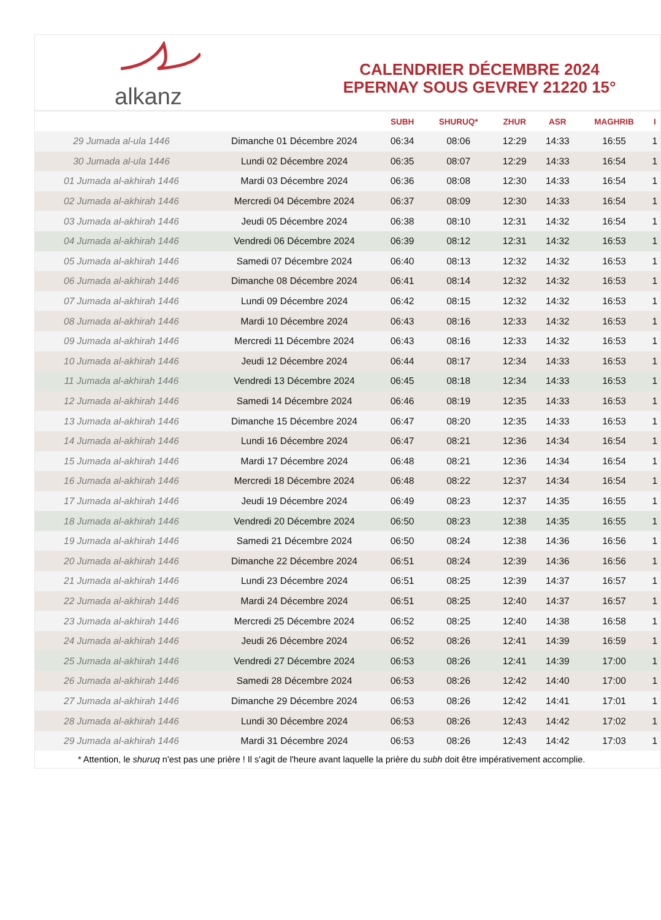alkanz
CALENDRIER DÉCEMBRE 2024
EPERNAY SOUS GEVREY 21220 15°
| | | SUBH | SHURUQ* | ZHUR | ASR | MAGHRIB | I |
| --- | --- | --- | --- | --- | --- | --- | --- |
| 29 Jumada al-ula 1446 | Dimanche 01 Décembre 2024 | 06:34 | 08:06 | 12:29 | 14:33 | 16:55 | 1 |
| 30 Jumada al-ula 1446 | Lundi 02 Décembre 2024 | 06:35 | 08:07 | 12:29 | 14:33 | 16:54 | 1 |
| 01 Jumada al-akhirah 1446 | Mardi 03 Décembre 2024 | 06:36 | 08:08 | 12:30 | 14:33 | 16:54 | 1 |
| 02 Jumada al-akhirah 1446 | Mercredi 04 Décembre 2024 | 06:37 | 08:09 | 12:30 | 14:33 | 16:54 | 1 |
| 03 Jumada al-akhirah 1446 | Jeudi 05 Décembre 2024 | 06:38 | 08:10 | 12:31 | 14:32 | 16:54 | 1 |
| 04 Jumada al-akhirah 1446 | Vendredi 06 Décembre 2024 | 06:39 | 08:12 | 12:31 | 14:32 | 16:53 | 1 |
| 05 Jumada al-akhirah 1446 | Samedi 07 Décembre 2024 | 06:40 | 08:13 | 12:32 | 14:32 | 16:53 | 1 |
| 06 Jumada al-akhirah 1446 | Dimanche 08 Décembre 2024 | 06:41 | 08:14 | 12:32 | 14:32 | 16:53 | 1 |
| 07 Jumada al-akhirah 1446 | Lundi 09 Décembre 2024 | 06:42 | 08:15 | 12:32 | 14:32 | 16:53 | 1 |
| 08 Jumada al-akhirah 1446 | Mardi 10 Décembre 2024 | 06:43 | 08:16 | 12:33 | 14:32 | 16:53 | 1 |
| 09 Jumada al-akhirah 1446 | Mercredi 11 Décembre 2024 | 06:43 | 08:16 | 12:33 | 14:32 | 16:53 | 1 |
| 10 Jumada al-akhirah 1446 | Jeudi 12 Décembre 2024 | 06:44 | 08:17 | 12:34 | 14:33 | 16:53 | 1 |
| 11 Jumada al-akhirah 1446 | Vendredi 13 Décembre 2024 | 06:45 | 08:18 | 12:34 | 14:33 | 16:53 | 1 |
| 12 Jumada al-akhirah 1446 | Samedi 14 Décembre 2024 | 06:46 | 08:19 | 12:35 | 14:33 | 16:53 | 1 |
| 13 Jumada al-akhirah 1446 | Dimanche 15 Décembre 2024 | 06:47 | 08:20 | 12:35 | 14:33 | 16:53 | 1 |
| 14 Jumada al-akhirah 1446 | Lundi 16 Décembre 2024 | 06:47 | 08:21 | 12:36 | 14:34 | 16:54 | 1 |
| 15 Jumada al-akhirah 1446 | Mardi 17 Décembre 2024 | 06:48 | 08:21 | 12:36 | 14:34 | 16:54 | 1 |
| 16 Jumada al-akhirah 1446 | Mercredi 18 Décembre 2024 | 06:48 | 08:22 | 12:37 | 14:34 | 16:54 | 1 |
| 17 Jumada al-akhirah 1446 | Jeudi 19 Décembre 2024 | 06:49 | 08:23 | 12:37 | 14:35 | 16:55 | 1 |
| 18 Jumada al-akhirah 1446 | Vendredi 20 Décembre 2024 | 06:50 | 08:23 | 12:38 | 14:35 | 16:55 | 1 |
| 19 Jumada al-akhirah 1446 | Samedi 21 Décembre 2024 | 06:50 | 08:24 | 12:38 | 14:36 | 16:56 | 1 |
| 20 Jumada al-akhirah 1446 | Dimanche 22 Décembre 2024 | 06:51 | 08:24 | 12:39 | 14:36 | 16:56 | 1 |
| 21 Jumada al-akhirah 1446 | Lundi 23 Décembre 2024 | 06:51 | 08:25 | 12:39 | 14:37 | 16:57 | 1 |
| 22 Jumada al-akhirah 1446 | Mardi 24 Décembre 2024 | 06:51 | 08:25 | 12:40 | 14:37 | 16:57 | 1 |
| 23 Jumada al-akhirah 1446 | Mercredi 25 Décembre 2024 | 06:52 | 08:25 | 12:40 | 14:38 | 16:58 | 1 |
| 24 Jumada al-akhirah 1446 | Jeudi 26 Décembre 2024 | 06:52 | 08:26 | 12:41 | 14:39 | 16:59 | 1 |
| 25 Jumada al-akhirah 1446 | Vendredi 27 Décembre 2024 | 06:53 | 08:26 | 12:41 | 14:39 | 17:00 | 1 |
| 26 Jumada al-akhirah 1446 | Samedi 28 Décembre 2024 | 06:53 | 08:26 | 12:42 | 14:40 | 17:00 | 1 |
| 27 Jumada al-akhirah 1446 | Dimanche 29 Décembre 2024 | 06:53 | 08:26 | 12:42 | 14:41 | 17:01 | 1 |
| 28 Jumada al-akhirah 1446 | Lundi 30 Décembre 2024 | 06:53 | 08:26 | 12:43 | 14:42 | 17:02 | 1 |
| 29 Jumada al-akhirah 1446 | Mardi 31 Décembre 2024 | 06:53 | 08:26 | 12:43 | 14:42 | 17:03 | 1 |
* Attention, le shuruq n'est pas une prière ! Il s'agit de l'heure avant laquelle la prière du subh doit être impérativement accomplie.